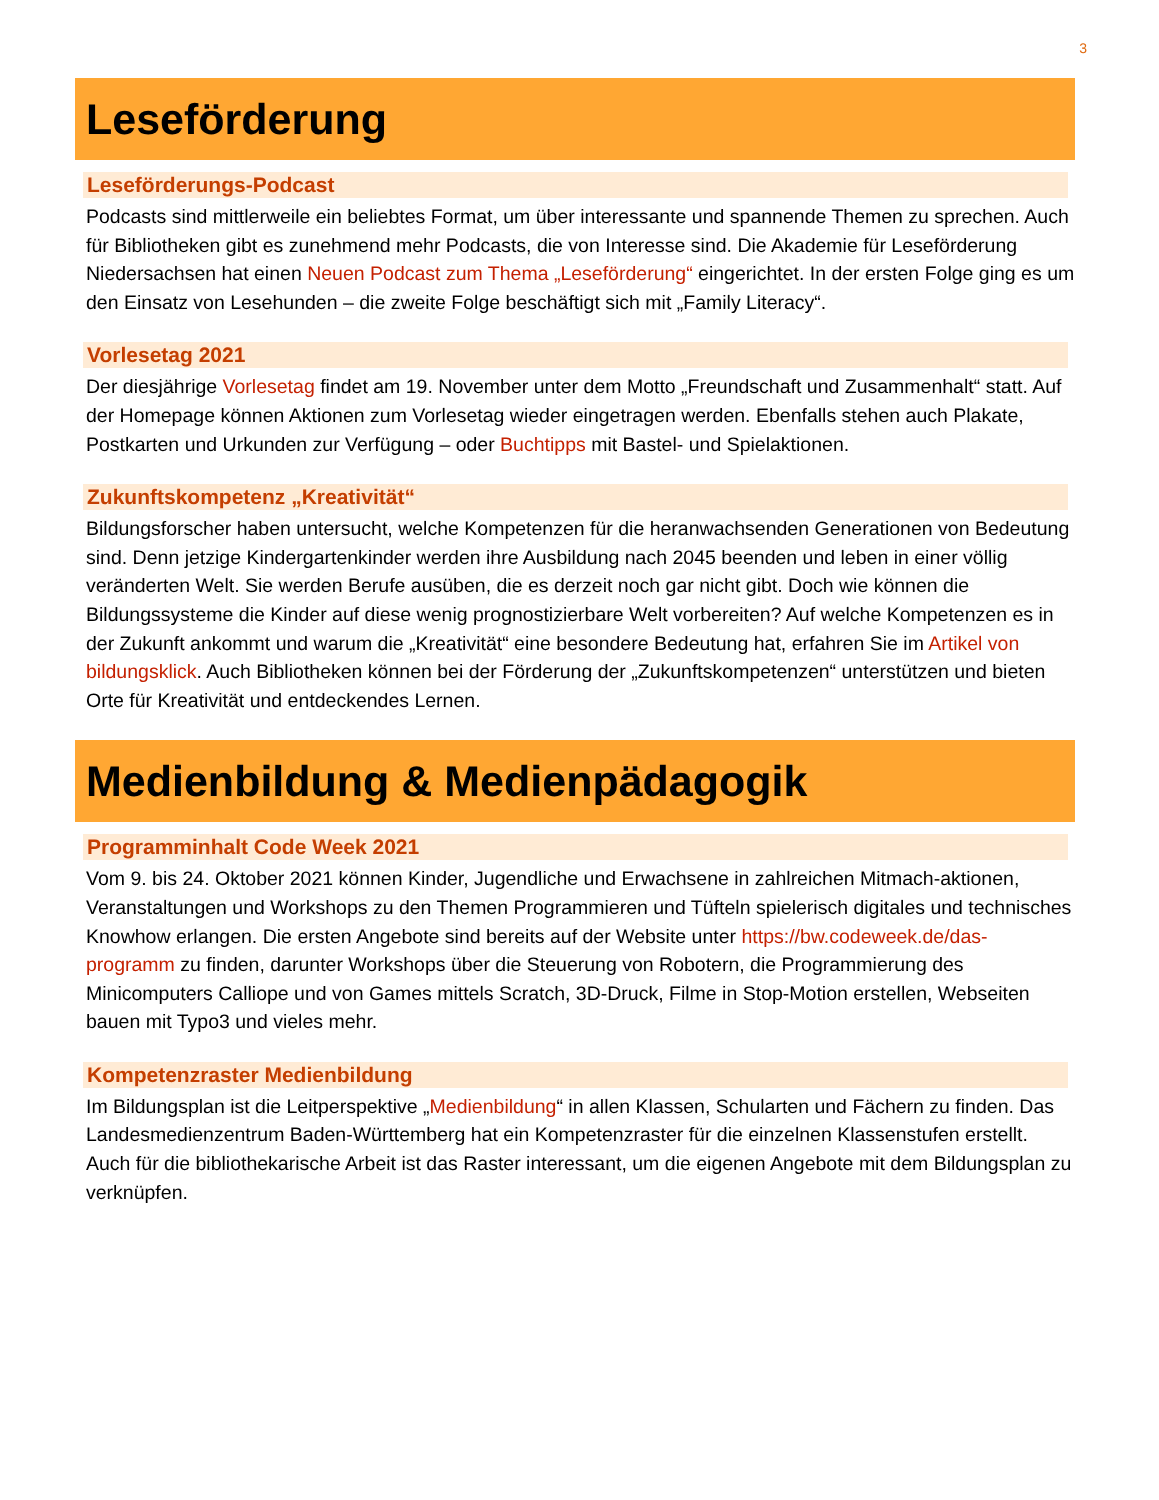3
Leseförderung
Leseförderungs-Podcast
Podcasts sind mittlerweile ein beliebtes Format, um über interessante und spannende Themen zu sprechen. Auch für Bibliotheken gibt es zunehmend mehr Podcasts, die von Interesse sind. Die Akademie für Leseförderung Niedersachsen hat einen Neuen Podcast zum Thema „Leseförderung“ eingerichtet. In der ersten Folge ging es um den Einsatz von Lesehunden – die zweite Folge beschäftigt sich mit „Family Literacy“.
Vorlesetag 2021
Der diesjährige Vorlesetag findet am 19. November unter dem Motto „Freundschaft und Zusammenhalt“ statt. Auf der Homepage können Aktionen zum Vorlesetag wieder eingetragen werden. Ebenfalls stehen auch Plakate, Postkarten und Urkunden zur Verfügung – oder Buchtipps mit Bastel- und Spielaktionen.
Zukunftskompetenz „Kreativität“
Bildungsforscher haben untersucht, welche Kompetenzen für die heranwachsenden Generationen von Bedeutung sind. Denn jetzige Kindergartenkinder werden ihre Ausbildung nach 2045 beenden und leben in einer völlig veränderten Welt. Sie werden Berufe ausüben, die es derzeit noch gar nicht gibt. Doch wie können die Bildungssysteme die Kinder auf diese wenig prognostizierbare Welt vorbereiten? Auf welche Kompetenzen es in der Zukunft ankommt und warum die „Kreativität“ eine besondere Bedeutung hat, erfahren Sie im Artikel von bildungsklick. Auch Bibliotheken können bei der Förderung der „Zukunftskompetenzen“ unterstützen und bieten Orte für Kreativität und entdeckendes Lernen.
Medienbildung & Medienpädagogik
Programminhalt Code Week 2021
Vom 9. bis 24. Oktober 2021 können Kinder, Jugendliche und Erwachsene in zahlreichen Mitmach-aktionen, Veranstaltungen und Workshops zu den Themen Programmieren und Tüfteln spielerisch digitales und technisches Knowhow erlangen. Die ersten Angebote sind bereits auf der Website unter https://bw.codeweek.de/das-programm zu finden, darunter Workshops über die Steuerung von Robotern, die Programmierung des Minicomputers Calliope und von Games mittels Scratch, 3D-Druck, Filme in Stop-Motion erstellen, Webseiten bauen mit Typo3 und vieles mehr.
Kompetenzraster Medienbildung
Im Bildungsplan ist die Leitperspektive „Medienbildung“ in allen Klassen, Schularten und Fächern zu finden. Das Landesmedienzentrum Baden-Württemberg hat ein Kompetenzraster für die einzelnen Klassenstufen erstellt. Auch für die bibliothekarische Arbeit ist das Raster interessant, um die eigenen Angebote mit dem Bildungsplan zu verknüpfen.